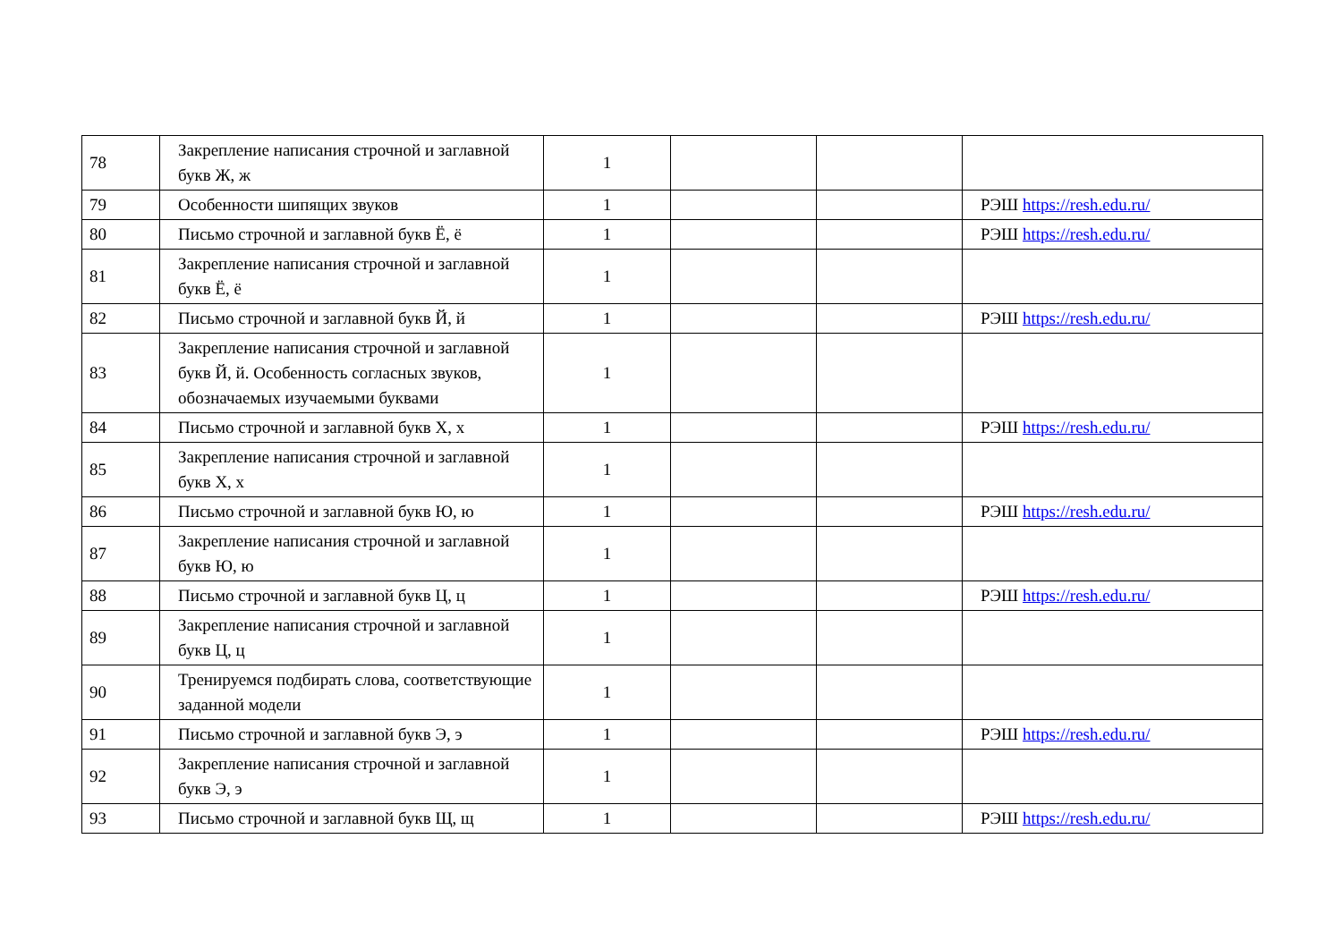| 78 | Закрепление написания строчной и заглавной букв Ж, ж | 1 | | | |
| 79 | Особенности шипящих звуков | 1 | | | РЭШ https://resh.edu.ru/ |
| 80 | Письмо строчной и заглавной букв Ё, ё | 1 | | | РЭШ https://resh.edu.ru/ |
| 81 | Закрепление написания строчной и заглавной букв Ё, ё | 1 | | | |
| 82 | Письмо строчной и заглавной букв Й, й | 1 | | | РЭШ https://resh.edu.ru/ |
| 83 | Закрепление написания строчной и заглавной букв Й, й. Особенность согласных звуков, обозначаемых изучаемыми буквами | 1 | | | |
| 84 | Письмо строчной и заглавной букв Х, х | 1 | | | РЭШ https://resh.edu.ru/ |
| 85 | Закрепление написания строчной и заглавной букв Х, х | 1 | | | |
| 86 | Письмо строчной и заглавной букв Ю, ю | 1 | | | РЭШ https://resh.edu.ru/ |
| 87 | Закрепление написания строчной и заглавной букв Ю, ю | 1 | | | |
| 88 | Письмо строчной и заглавной букв Ц, ц | 1 | | | РЭШ https://resh.edu.ru/ |
| 89 | Закрепление написания строчной и заглавной букв Ц, ц | 1 | | | |
| 90 | Тренируемся подбирать слова, соответствующие заданной модели | 1 | | | |
| 91 | Письмо строчной и заглавной букв Э, э | 1 | | | РЭШ https://resh.edu.ru/ |
| 92 | Закрепление написания строчной и заглавной букв Э, э | 1 | | | |
| 93 | Письмо строчной и заглавной букв Щ, щ | 1 | | | РЭШ https://resh.edu.ru/ |